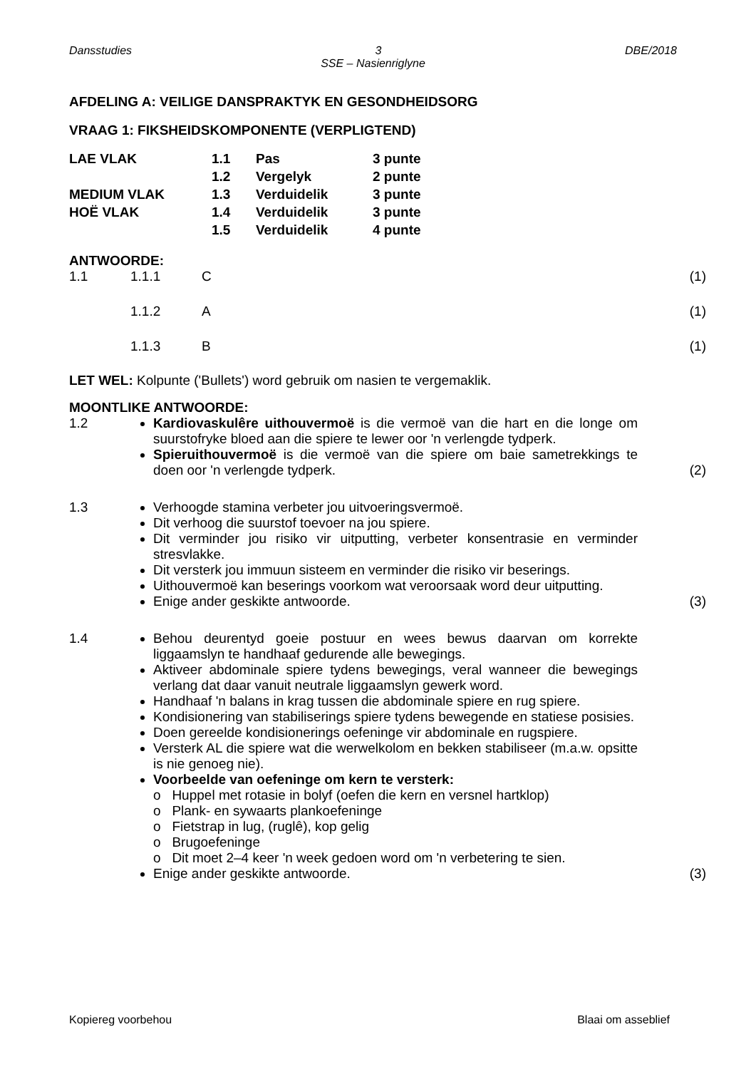Dansstudies 3 DBE/2018
SSE – Nasienriglyne
AFDELING A: VEILIGE DANSPRAKTYK EN GESONDHEIDSORG
VRAAG 1: FIKSHEIDSKOMPONENTE (VERPLIGTEND)
| LAE VLAK | 1.1 | Pas | 3 punte |
| | 1.2 | Vergelyk | 2 punte |
| MEDIUM VLAK | 1.3 | Verduidelik | 3 punte |
| HOË VLAK | 1.4 | Verduidelik | 3 punte |
| | 1.5 | Verduidelik | 4 punte |
ANTWOORDE:
| 1.1 | 1.1.1 | C | (1) |
| | 1.1.2 | A | (1) |
| | 1.1.3 | B | (1) |
LET WEL: Kolpunte ('Bullets') word gebruik om nasien te vergemaklik.
MOONTLIKE ANTWOORDE:
1.2 Kardiovaskulêre uithouvermoë is die vermoë van die hart en die longe om suurstofryke bloed aan die spiere te lewer oor 'n verlengde tydperk.
Spieruithouvermoë is die vermoë van die spiere om baie sametrekkings te doen oor 'n verlengde tydperk.
(2)
1.3 Verhoogde stamina verbeter jou uitvoeringsvermoë.
Dit verhoog die suurstof toevoer na jou spiere.
Dit verminder jou risiko vir uitputting, verbeter konsentrasie en verminder stresvlakke.
Dit versterk jou immuun sisteem en verminder die risiko vir beserings.
Uithouvermoë kan beserings voorkom wat veroorsaak word deur uitputting.
Enige ander geskikte antwoorde.
(3)
1.4 Behou deurentyd goeie postuur en wees bewus daarvan om korrekte liggaamslyn te handhaaf gedurende alle bewegings.
Aktiveer abdominale spiere tydens bewegings, veral wanneer die bewegings verlang dat daar vanuit neutrale liggaamslyn gewerk word.
Handhaaf 'n balans in krag tussen die abdominale spiere en rug spiere.
Kondisionering van stabiliserings spiere tydens bewegende en statiese posisies.
Doen gereelde kondisionerings oefeninge vir abdominale en rugspiere.
Versterk AL die spiere wat die werwelkolom en bekken stabiliseer (m.a.w. opsitte is nie genoeg nie).
Voorbeelde van oefeninge om kern te versterk:
o Huppel met rotasie in bolyf (oefen die kern en versnel hartklop)
o Plank- en sywaarts plankoefeninge
o Fietstrap in lug, (ruglê), kop gelig
o Brugoefeninge
o Dit moet 2–4 keer 'n week gedoen word om 'n verbetering te sien.
Enige ander geskikte antwoorde.
(3)
Kopiereg voorbehou Blaai om asseblief